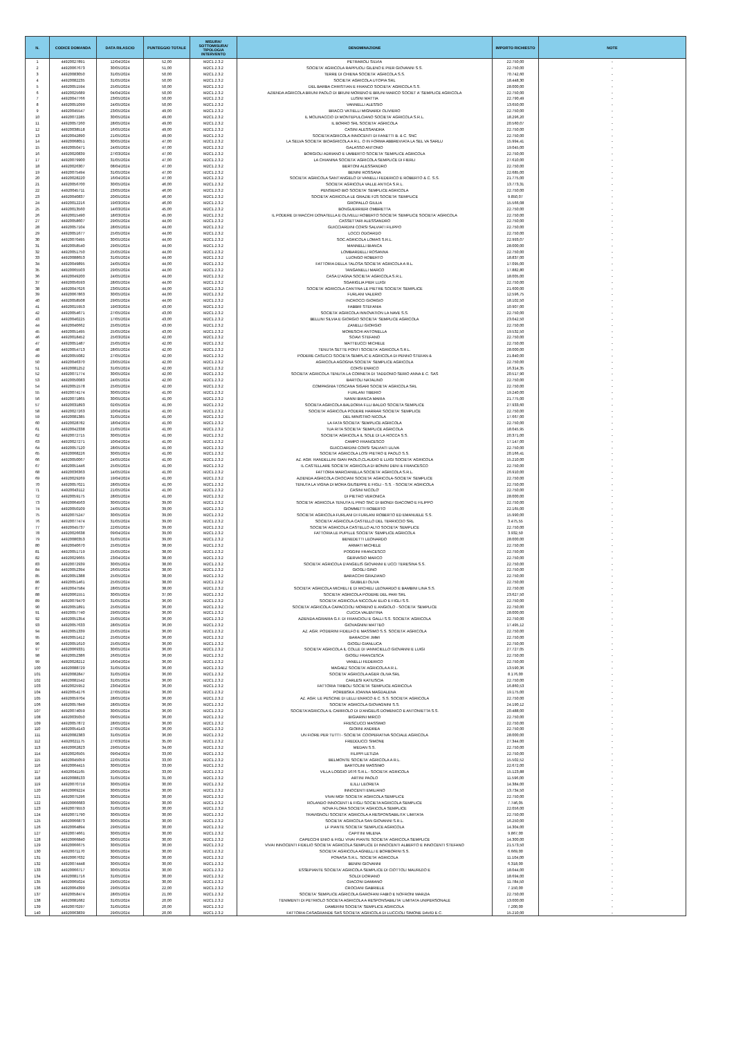| N. | CODICE DOMANDA | DATA RILASCIO | PUNTEGGIO TOTALE | MISURA/ SOTTOMISURA/ TIPOLOGIA INTERVENTO | DENOMINAZIONE | IMPORTO RICHIESTO | NOTE |
| --- | --- | --- | --- | --- | --- | --- | --- |
| 1 | 44920027891 | 12/04/2024 | 52,00 | M2C1.2.3.2 | PETRAROLI SILVIA | 22.750,00 | - |
| 2 | 44920067673 | 30/05/2024 | 51,00 | M2C1.2.3.2 | SOCIETA' AGRICOLA RAPPUOLI GILENO E PIER GIOVANNI S.S. | 22.750,00 | - |
| 3 | 44920083050 | 31/05/2024 | 50,00 | M2C1.2.3.2 | TERRE DI CHIENA SOCIETA' AGRICOLA S.S. | 70.742,60 | - |
| 4 | 44920082235 | 31/05/2024 | 50,00 | M2C1.2.3.2 | SOCIETA' AGRICOLA UTOPIA SRL | 18.448,30 | - |
| 5 | 44920051594 | 25/05/2024 | 50,00 | M2C1.2.3.2 | DEL BARBA CHRISTIAN E FRANCO SOCIETA' AGRICOLA S.S. | 28.000,00 | - |
| 6 | 44920025689 | 04/04/2024 | 50,00 | M2C1.2.3.2 | AZIENDA AGRICOLA BRUNI PAOLO DI BRUNI MORENO E BRUNI MARCO SOCIET A' SEMPLICE AGRICOLA | 22.750,00 | - |
| 7 | 44920047766 | 23/05/2024 | 50,00 | M2C1.2.3.2 | LUSINI MATTIA | 22.790,49 | - |
| 8 | 44920051099 | 24/05/2024 | 50,00 | M2C1.2.3.2 | VANNELLI ALESSIO | 13.650,00 | - |
| 9 | 44920045547 | 23/05/2024 | 49,00 | M2C1.2.3.2 | BRACCI VATIELLI MIGNARDI OLIVIERO | 22.750,00 | - |
| 10 | 44920072285 | 30/05/2024 | 49,00 | M2C1.2.3.2 | IL MOLINACCIO DI MONTEPULCIANO SOCIETA' AGRICOLA S.R.L. | 18.296,20 | - |
| 11 | 44920057260 | 28/05/2024 | 49,00 | M2C1.2.3.2 | IL BORRO SRL SOCIETA' AGRICOLA | 20.560,07 | - |
| 12 | 44920038518 | 16/05/2024 | 49,00 | M2C1.2.3.2 | CASINI ALESSANDRA | 22.750,00 | - |
| 13 | 44920042890 | 21/05/2024 | 49,00 | M2C1.2.3.2 | SOCIETA'AGRICOLA INNOCENTI DI FANETTI B. & C. SNC | 22.750,00 | - |
| 14 | 44920068051 | 30/05/2024 | 47,00 | M2C1.2.3.2 | LA SELVA SOCIETA' BIOAGRICOLA A R.L. O IN FORMA ABBREVIATA LA SEL VA SARLU | 15.994,41 | - |
| 15 | 44920050471 | 24/05/2024 | 47,00 | M2C1.2.3.2 | GALASSO ANTONIO | 19.045,00 | - |
| 16 | 44920020839 | 27/03/2024 | 47,00 | M2C1.2.3.2 | BORGIOLI ADRIANO E UMBERTO SOCIETA' SEMPLICE AGRICOLA | 22.750,00 | - |
| 17 | 44920079900 | 31/05/2024 | 47,00 | M2C1.2.3.2 | LA CHIANINA SOCIETA' AGRICOLA SEMPLICE DI FIERLI | 27.610,00 | - |
| 18 | 44920026307 | 08/04/2024 | 47,00 | M2C1.2.3.2 | BERTONI ALESSANDRO | 22.750,00 | - |
| 19 | 44920075494 | 31/05/2024 | 47,00 | M2C1.2.3.2 | BENINI ROSSANA | 22.685,00 | - |
| 20 | 44920028220 | 16/04/2024 | 47,00 | M2C1.2.3.2 | SOCIETA' AGRICOLA SANT'ANGELO DI VANELLI FEDERICO E ROBERTO & C. S.S. | 21.775,00 | - |
| 21 | 44920056700 | 30/05/2024 | 46,00 | M2C1.2.3.2 | SOCIETA' AGRICOLA VALLE ANTICA S.R.L. | 13.773,31 | - |
| 22 | 44920045711 | 23/05/2024 | 46,00 | M2C1.2.3.2 | PENSIERO BIO SOCIETA' SEMPLICE AGRICOLA | 22.750,00 | - |
| 23 | 44920040837 | 20/05/2024 | 46,00 | M2C1.2.3.2 | SOCIETA' AGRICOLA LE GRAZIE F2S SOCIETA' SEMPLICE | 9.850,07 | - |
| 24 | 44920012216 | 19/03/2024 | 46,00 | M2C1.2.3.2 | GROPALLO GIULIA | 15.566,08 | - |
| 25 | 44920013560 | 14/03/2024 | 45,00 | M2C1.2.3.2 | BONGUERRIERI OMBRETTA | 22.750,00 | - |
| 26 | 44920015490 | 18/03/2024 | 45,00 | M2C1.2.3.2 | IL PODERE DI MACCHI DONATELLA E OLIVELLI ROBERTO SOCIETA' SEMPLICE SOCIETA' AGRICOLA | 22.750,00 | - |
| 27 | 44920058607 | 29/05/2024 | 44,00 | M2C1.2.3.2 | CASSETTARI ALESSANDRO | 22.750,00 | - |
| 28 | 44920057104 | 28/05/2024 | 44,00 | M2C1.2.3.2 | GUICCIARDINI CORSI SALVIATI FILIPPO | 22.750,00 | - |
| 29 | 44920051677 | 25/05/2024 | 44,00 | M2C1.2.3.2 | LOCCI ODOARDO | 22.750,00 | - |
| 30 | 44920070495 | 30/05/2024 | 44,00 | M2C1.2.3.2 | SOC.AGRICOLA LOMAS S.R.L. | 22.993,07 | - |
| 31 | 44920058540 | 29/05/2024 | 44,00 | M2C1.2.3.2 | MANNELLI BIANCA | 28.000,00 | - |
| 32 | 44920051750 | 25/05/2024 | 44,00 | M2C1.2.3.2 | LOMBARDELLI ROSANNA | 22.750,00 | - |
| 33 | 44920088653 | 31/05/2024 | 44,00 | M2C1.2.3.2 | LUONGO ROBERTO | 18.837,00 | - |
| 34 | 44920049895 | 24/05/2024 | 44,00 | M2C1.2.3.2 | FATTORIA DELLA TALOSA SOCIETA' AGRICOLA A R.L. | 17.095,00 | - |
| 35 | 44920065503 | 29/05/2024 | 44,00 | M2C1.2.3.2 | TANGANELLI MARCO | 17.882,80 | - |
| 36 | 44920049200 | 24/05/2024 | 44,00 | M2C1.2.3.2 | CASA D'AGNA SOCIETA' AGRICOLA S.R.L. | 18.005,00 | - |
| 37 | 44920056593 | 28/05/2024 | 44,00 | M2C1.2.3.2 | SGARIGLIA PIER LUIGI | 22.750,00 | - |
| 38 | 44920047626 | 23/05/2024 | 44,00 | M2C1.2.3.2 | SOCIETA' AGRICOLA CANTINA LE PIETRE SOCIETA' SEMPLICE | 21.600,00 | - |
| 39 | 44920067863 | 30/05/2024 | 44,00 | M2C1.2.3.2 | FURLANI VALERIO | 12.596,75 | - |
| 40 | 44920058508 | 29/05/2024 | 44,00 | M2C1.2.3.2 | INCROCCI GIORGIO | 18.102,50 | - |
| 41 | 44920015953 | 19/03/2024 | 43,00 | M2C1.2.3.2 | FABBRI STEFANIA | 10.907,00 | - |
| 42 | 44920054671 | 27/05/2024 | 43,00 | M2C1.2.3.2 | SOCIETA' AGRICOLA INNOVATION LA NAVE S.S. | 22.750,00 | - |
| 43 | 44920040225 | 17/05/2024 | 43,00 | M2C1.2.3.2 | BELLINI SILVIA E GIORGIO SOCIETA' SEMPLICE AGRICOLA | 23.042,50 | - |
| 44 | 44920040662 | 25/05/2024 | 43,00 | M2C1.2.3.2 | ZANELLI GIORGIO | 22.750,00 | - |
| 45 | 44920051495 | 25/05/2024 | 43,00 | M2C1.2.3.2 | MORESCHI ANTONELLA | 19.532,50 | - |
| 46 | 44920018452 | 25/03/2024 | 42,00 | M2C1.2.3.2 | SOAVI STEFANO | 22.750,00 | - |
| 47 | 44920051487 | 25/05/2024 | 42,00 | M2C1.2.3.2 | MATTEUCCI MICHELE | 22.750,00 | - |
| 48 | 44920054713 | 28/05/2024 | 42,00 | M2C1.2.3.2 | TENUTA SETTE PONTI SOCIETA' AGRICOLA S.R.L. | 28.000,00 | - |
| 49 | 44920055082 | 27/05/2024 | 42,00 | M2C1.2.3.2 | PODERE CASUCCI SOCIETA SEMPLIC E AGRICOLA DI PENNO STEFAN & | 21.840,00 | - |
| 50 | 44920046370 | 23/05/2024 | 42,00 | M2C1.2.3.2 | AGRICOLA AGOGNA SOCIETA' SEMPLICE AGRICOLA | 22.750,00 | - |
| 51 | 44920081252 | 31/05/2024 | 42,00 | M2C1.2.3.2 | CORSI ENRICO | 16.314,35 | - |
| 52 | 44920071774 | 30/05/2024 | 42,00 | M2C1.2.3.2 | SOCIETA' AGRICOLA TENUTA LA CORNETA DI TADDONIO SERIO ANNA E C. SAS | 20.517,90 | - |
| 53 | 44920050083 | 24/05/2024 | 42,00 | M2C1.2.3.2 | BARTOLI NATALINO | 22.750,00 | - |
| 54 | 44920051578 | 25/05/2024 | 42,00 | M2C1.2.3.2 | COMPAGNIA TOSCANA SIGARI SOCIETA' AGRICOLA SRL | 22.750,00 | - |
| 55 | 44920074174 | 30/05/2024 | 41,00 | M2C1.2.3.2 | FURLANI TIBERIO | 19.240,00 | - |
| 56 | 44920071865 | 30/05/2024 | 41,00 | M2C1.2.3.2 | NANNI BIANCA MARIA | 21.775,00 | - |
| 57 | 44920031893 | 02/05/2024 | 41,00 | M2C1.2.3.2 | SOCIETA AGRICOLA BALDORIA F.LLI BALDO SOCIETA SEMPLICE | 27.933,60 | - |
| 58 | 44920027263 | 10/04/2024 | 41,00 | M2C1.2.3.2 | SOCIETA' AGRICOLA PODERE HARRAR SOCIETA' SEMPLICE | 22.750,00 | - |
| 59 | 44920081385 | 31/05/2024 | 41,00 | M2C1.2.3.2 | DEL MINISTRO NICOLA | 17.667,00 | - |
| 60 | 44920028782 | 18/04/2024 | 41,00 | M2C1.2.3.2 | LA FATA SOCIETA' SEMPLICE AGRICOLA | 22.750,00 | - |
| 61 | 44920042338 | 21/05/2024 | 41,00 | M2C1.2.3.2 | TUA RITA SOCIETA' SEMPLICE AGRICOLA | 18.045,95 | - |
| 62 | 44920072715 | 30/05/2024 | 41,00 | M2C1.2.3.2 | SOCIETA' AGRICOLA IL SOLE DI LA ROCCA S.S. | 20.371,00 | - |
| 63 | 44920027271 | 10/04/2024 | 41,00 | M2C1.2.3.2 | CAMPO FRANCESCO | 17.147,00 | - |
| 64 | 44920057120 | 28/05/2024 | 41,00 | M2C1.2.3.2 | GUICCIARDINI CORSI SALVIATI ULIVA | 22.750,00 | - |
| 65 | 44920068226 | 30/05/2024 | 41,00 | M2C1.2.3.2 | SOCIETA' AGRICOLA LOSI PIETRO E PAOLO S.S. | 20.166,41 | - |
| 66 | 44920050067 | 24/05/2024 | 41,00 | M2C1.2.3.2 | AZ. AGR. RANDELLINI GIAN PAOLO,CLAUDIO E LUIGI SOCIETA' AGRICOLA | 15.210,00 | - |
| 67 | 44920051446 | 25/05/2024 | 41,00 | M2C1.2.3.2 | IL CASTELLARE SOCIETA' AGRICOLA DI BONINI DENI & FRANCESCO | 22.750,00 | - |
| 68 | 44920036363 | 14/05/2024 | 41,00 | M2C1.2.3.2 | FATTORIA MARCIANELLA SOCIETA' AGRICOLA S.R.L. | 26.910,00 | - |
| 69 | 44920029269 | 19/04/2024 | 41,00 | M2C1.2.3.2 | AZIENDA AGRICOLA CROCIANI SOCIETA' AGRICOLA-SOCIETA' SEMPLICE | 22.750,00 | - |
| 70 | 44920057021 | 28/05/2024 | 41,00 | M2C1.2.3.2 | TENUTA LA VIGNA DI MORA GIUSEPPE E FIGLI - S.S. - SOCIETA' AGRICOLA | 22.750,00 | - |
| 71 | 44920043112 | 21/05/2024 | 41,00 | M2C1.2.3.2 | CASINI NICOLO' | 22.750,00 | - |
| 72 | 44920059175 | 28/05/2024 | 41,00 | M2C1.2.3.2 | DI PIETRO VERONICA | 28.000,00 | - |
| 73 | 44920064563 | 30/05/2024 | 39,00 | M2C1.2.3.2 | SOCIETA' AGRICOLA TENUTA IL PINO SNC DI BIONDI GIACOMO E FILIPPO | 22.750,00 | - |
| 74 | 44920050109 | 24/05/2024 | 39,00 | M2C1.2.3.2 | GIOMMETTI ROBERTO | 22.165,00 | - |
| 75 | 44920075247 | 30/05/2024 | 39,00 | M2C1.2.3.2 | SOCIETA' AGRICOLA FURLANI DI FURLANI ROBERTO ED EMANUELE S.S. | 15.990,00 | - |
| 76 | 44920077474 | 31/05/2024 | 39,00 | M2C1.2.3.2 | SOCIETA' AGRICOLA CASTELLO DEL TERRICCIO SRL | 3.475,55 | - |
| 77 | 44920045737 | 22/05/2024 | 39,00 | M2C1.2.3.2 | SOCIETA' AGRICOLA CASTELLO ALTO SOCIETA' SEMPLICE | 22.750,00 | - |
| 78 | 44920026638 | 09/04/2024 | 39,00 | M2C1.2.3.2 | FATTORIA LE PUPILLE SOCIETA' SEMPLICE AGRICOLA | 3.932,50 | - |
| 79 | 44920080353 | 31/05/2024 | 39,00 | M2C1.2.3.2 | BENEDETTI LEONARDO | 28.000,00 | - |
| 80 | 44920040670 | 25/05/2024 | 38,00 | M2C1.2.3.2 | ARMATI MICHELE | 22.750,00 | - |
| 81 | 44920051719 | 25/05/2024 | 38,00 | M2C1.2.3.2 | POGGINI FRANCESCO | 22.750,00 | - |
| 82 | 44920029665 | 23/04/2024 | 38,00 | M2C1.2.3.2 | GERVASIO MARCO | 22.750,00 | - |
| 83 | 44920072939 | 30/05/2024 | 38,00 | M2C1.2.3.2 | SOCIETA' AGRICOLA D'ANGELIS GIOVANNI E UCCI TERESINA S.S. | 22.750,00 | - |
| 84 | 44920052394 | 26/05/2024 | 38,00 | M2C1.2.3.2 | GIOGLI GINO | 22.750,00 | - |
| 85 | 44920051388 | 25/05/2024 | 38,00 | M2C1.2.3.2 | BARACCHI GRAZIANO | 22.750,00 | - |
| 86 | 44920051461 | 25/05/2024 | 38,00 | M2C1.2.3.2 | GIUBILEI OLIVA | 22.750,00 | - |
| 87 | 44920047584 | 28/05/2024 | 38,00 | M2C1.2.3.2 | SOCIETA' AGRICOLA MICHELI E DI MICHELI LEONARDO E BAMBINI LINA S.S. | 22.750,00 | - |
| 88 | 44920061551 | 30/05/2024 | 37,00 | M2C1.2.3.2 | SOCIETA' AGRICOLA PODERE DEL PARI SRL | 23.627,50 | - |
| 89 | 44920079470 | 31/05/2024 | 36,00 | M2C1.2.3.2 | SOCIETA' AGRICOLA NICCOLAI ELIO E FIGLI S.S. | 22.750,00 | - |
| 90 | 44920051891 | 25/05/2024 | 36,00 | M2C1.2.3.2 | SOCIETA' AGRICOLA CAPACCIOLI MORENO E ANGIOLO - SOCIETA' SEMPLICE | 22.750,00 | - |
| 91 | 44920057740 | 29/05/2024 | 36,00 | M2C1.2.3.2 | CUCCA VALENTINA | 28.000,00 | - |
| 92 | 44920051354 | 25/05/2024 | 36,00 | M2C1.2.3.2 | AZIENDA AGRARIA G.F. DI FRANCIOLI E GALLI S.S. SOCIETA' AGRICOLA | 22.750,00 | - |
| 93 | 44920057633 | 28/05/2024 | 36,00 | M2C1.2.3.2 | GIOVAGNINI MATTEO | 17.495,12 | - |
| 94 | 44920051339 | 25/05/2024 | 36,00 | M2C1.2.3.2 | AZ. AGR. PODERINI FIDELFO E MASSIMO S.S. SOCIETA' AGRICOLA | 22.750,00 | - |
| 95 | 44920051412 | 25/05/2024 | 36,00 | M2C1.2.3.2 | BARACCHI JMMI | 22.750,00 | - |
| 96 | 44920051610 | 25/05/2024 | 36,00 | M2C1.2.3.2 | GIOGLI GIANLUCA | 22.750,00 | - |
| 97 | 44920069331 | 30/05/2024 | 36,00 | M2C1.2.3.2 | SOCIETA' AGRICOLA IL COLLE DI IANNICIELLO GIOVANNI E LUIGI | 27.727,05 | - |
| 98 | 44920052386 | 26/05/2024 | 36,00 | M2C1.2.3.2 | GIOGLI FRANCESCA | 22.750,00 | - |
| 99 | 44920028212 | 16/04/2024 | 36,00 | M2C1.2.3.2 | VANELLI FEDERICO | 22.750,00 | - |
| 100 | 44920088729 | 31/05/2024 | 36,00 | M2C1.2.3.2 | MAGAEZ SOCIETA' AGRICOLA A R.L. | 13.590,36 | - |
| 101 | 44920082847 | 31/05/2024 | 36,00 | M2C1.2.3.2 | SOCIETA' AGRICOLA AGER OLIVA SRL | 8.176,00 | - |
| 102 | 44920081542 | 31/05/2024 | 36,00 | M2C1.2.3.2 | CARLESI KATIUSCIA | 22.750,00 | - |
| 103 | 44920025952 | 23/04/2024 | 36,00 | M2C1.2.3.2 | FATTORIA TRIBOLI SOCIETA' SEMPLICE AGRICOLA | 16.860,53 | - |
| 104 | 44920054176 | 27/05/2024 | 36,00 | M2C1.2.3.2 | POREBSKA JOANNA MAGDALENA | 19.175,00 | - |
| 105 | 44920059704 | 28/05/2024 | 36,00 | M2C1.2.3.2 | AZ. AGR. LE PESCINE DI LELLI ENRICO & C. S.S. SOCIETA' AGRICOLA | 22.750,00 | - |
| 106 | 44920057849 | 28/05/2024 | 36,00 | M2C1.2.3.2 | SOCIETA' AGRICOLA GIOVAGNINI S.S. | 24.190,12 | - |
| 107 | 44920074059 | 30/05/2024 | 36,00 | M2C1.2.3.2 | SOCIETA'AGRICOLA IL CARRIOLO DI D'ANGELIS DOMENICO E ANTONIETTA S.S. | 20.488,00 | - |
| 108 | 44920035050 | 09/05/2024 | 36,00 | M2C1.2.3.2 | BIGIARINI MIRCO | 22.750,00 | - |
| 109 | 44920057872 | 28/05/2024 | 36,00 | M2C1.2.3.2 | FRESCUCCI MASSIMO | 22.750,00 | - |
| 110 | 44920054143 | 27/05/2024 | 36,00 | M2C1.2.3.2 | GIORNI ANDREA | 22.750,00 | - |
| 111 | 44920082383 | 31/05/2024 | 36,00 | M2C1.2.3.2 | UN FIORE PER TUTTI - SOCIETA' COOPERATIVA SOCIALE AGRICOLA | 28.000,00 | - |
| 112 | 44920021175 | 27/03/2024 | 35,00 | M2C1.2.3.2 | FREDDUCCI SIMONE | 27.344,00 | - |
| 113 | 44920062823 | 29/05/2024 | 34,00 | M2C1.2.3.2 | MEDAN S.S. | 22.750,00 | - |
| 114 | 44920026505 | 09/04/2024 | 33,00 | M2C1.2.3.2 | FILIPPI LETIZIA | 22.750,00 | - |
| 115 | 44920045059 | 22/05/2024 | 33,00 | M2C1.2.3.2 | BELMONTE SOCIETA' AGRICOLA A R.L. | 15.502,52 | - |
| 116 | 44920064415 | 30/05/2024 | 33,00 | M2C1.2.3.2 | BARTOLINI MASSIMO | 22.672,00 | - |
| 117 | 44920041165 | 20/05/2024 | 33,00 | M2C1.2.3.2 | VILLA LOGGIO 1676 S.R.L.- SOCIETA' AGRICOLA | 15.123,88 | - |
| 118 | 44920088133 | 31/05/2024 | 31,00 | M2C1.2.3.2 | ARTINI PAOLO | 11.596,00 | - |
| 119 | 44920070719 | 30/05/2024 | 30,00 | M2C1.2.3.2 | EJLLI LEORETA | 14.384,00 | - |
| 120 | 44920069224 | 30/05/2024 | 30,00 | M2C1.2.3.2 | INNOCENTI EMILIANO | 13.734,50 | - |
| 121 | 44920075296 | 30/05/2024 | 30,00 | M2C1.2.3.2 | VIVAI MGF SOCIETA' AGRICOLA SEMPLICE | 22.750,00 | - |
| 122 | 44920066683 | 30/05/2024 | 30,00 | M2C1.2.3.2 | ROLANDO INNOCENTI & FIGLI SOCIETA'AGRICOLA SEMPLICE | 7.746,05 | - |
| 123 | 44920079553 | 31/05/2024 | 30,00 | M2C1.2.3.2 | NOVA FLORA SOCIETA' AGRICOLA SEMPLICE | 22.056,00 | - |
| 124 | 44920071790 | 30/05/2024 | 30,00 | M2C1.2.3.2 | TRAVIGNOLI SOCIETA' AGRICOLA A RESPONSABILITA' LIMITATA | 22.750,00 | - |
| 125 | 44920066873 | 30/05/2024 | 30,00 | M2C1.2.3.2 | SOCIETA' AGRICOLA SAN GIOVANNI S.R.L. | 16.250,00 | - |
| 126 | 44920064894 | 29/05/2024 | 30,00 | M2C1.2.3.2 | LF PIANTE SOCIETA' SEMPLICE AGRICOLA | 14.304,00 | - |
| 127 | 44920074661 | 30/05/2024 | 30,00 | M2C1.2.3.2 | CAPITINI MILENA | 9.867,00 | - |
| 128 | 44920066840 | 30/05/2024 | 30,00 | M2C1.2.3.2 | CAPECCHI ENIO & FIGLI VIVAI PIANTE SOCIETA' AGRICOLA SEMPLICE | 14.300,00 | - |
| 129 | 44920066675 | 30/05/2024 | 30,00 | M2C1.2.3.2 | VIVAI INNOCENTI FIDELIO SOCIETA' AGRICOLA SEMPLICE DI INNOCENTI ALBERTO E INNOCENTI STEFANO | 21.573,50 | - |
| 130 | 44920071170 | 30/05/2024 | 30,00 | M2C1.2.3.2 | SOCIETA' AGRICOLA AGNELLI E BORBORINI S.S. | 6.669,00 | - |
| 131 | 44920067632 | 30/05/2024 | 30,00 | M2C1.2.3.2 | PONASA S.R.L. SOCIETA' AGRICOLA | 11.104,00 | - |
| 132 | 44920074448 | 30/05/2024 | 30,00 | M2C1.2.3.2 | BENINI GIOVANNI | 6.318,00 | - |
| 133 | 44920066717 | 30/05/2024 | 30,00 | M2C1.2.3.2 | ESSEPIANTE SOCIETA' AGRICOLA SEMPLICE DI CIOTTOLI MAURIZIO E | 18.044,00 | - |
| 134 | 44920081716 | 31/05/2024 | 30,00 | M2C1.2.3.2 | SOLDI DORIANO | 18.694,00 | - |
| 135 | 44920065024 | 29/05/2024 | 30,00 | M2C1.2.3.2 | GIACONI DAMIANO | 11.784,50 | - |
| 136 | 44920064399 | 29/05/2024 | 22,00 | M2C1.2.3.2 | CROCIANI GABRIELE | 7.150,00 | - |
| 137 | 44920058474 | 28/05/2024 | 21,00 | M2C1.2.3.2 | SOCIETA' SEMPLICE AGRICOLA GAROFANI FABIO E NOFRONI MARZIA | 22.750,00 | - |
| 138 | 44920081682 | 31/05/2024 | 20,00 | M2C1.2.3.2 | TENIMENTI DI PETRIOLO SOCIETA AGRICOLA A RESPONSABILITA' LIMITATA UNIPERSONALE | 13.000,00 | - |
| 139 | 44920070297 | 31/05/2024 | 20,00 | M2C1.2.3.2 | DAMERINI SOCIETA' SEMPLICE AGRICOLA | 7.200,00 | - |
| 140 | 44920063839 | 29/05/2024 | 20,00 | M2C1.2.3.2 | FATTORIA CASAGRANDE SAS SOCIETA' AGRICOLA DI LUCCIOLI SIMONE DAVID E C. | 15.210,00 | - |